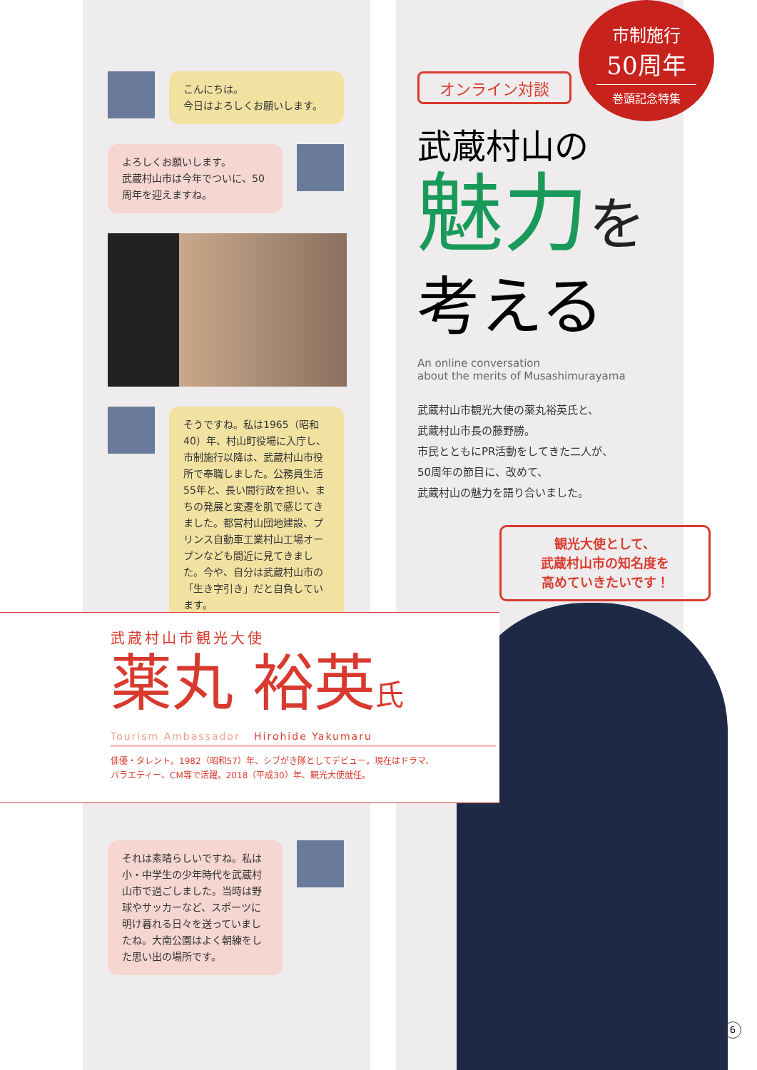こんにちは。
今日はよろしくお願いします。
よろしくお願いします。
武蔵村山市は今年でついに、50周年を迎えますね。
そうですね。私は1965（昭和40）年、村山町役場に入庁し、市制施行以降は、武蔵村山市役所で奉職しました。公務員生活55年と、長い間行政を担い、まちの発展と変遷を肌で感じてきました。都営村山団地建設、プリンス自動車工業村山工場オープンなども間近に見てきました。今や、自分は武蔵村山市の「生き字引き」だと自負しています。
市制施行
50周年
巻頭記念特集
オンライン対談
武蔵村山の
魅力を
考える
An online conversation
about the merits of Musashimurayama
武蔵村山市観光大使の薬丸裕英氏と、
武蔵村山市長の藤野勝。
市民とともにPR活動をしてきた二人が、
50周年の節目に、改めて、
武蔵村山の魅力を語り合いました。
観光大使として、
武蔵村山市の知名度を
高めていきたいです！
武蔵村山市観光大使
薬丸 裕英氏
Tourism Ambassador Hirohide Yakumaru
俳優・タレント。1982（昭和57）年、シブがき隊としてデビュー。現在はドラマ、
バラエティー、CM等で活躍。2018（平成30）年、観光大使就任。
それは素晴らしいですね。私は小・中学生の少年時代を武蔵村山市で過ごしました。当時は野球やサッカーなど、スポーツに明け暮れる日々を送っていましたね。大南公園はよく朝練をした思い出の場所です。
6